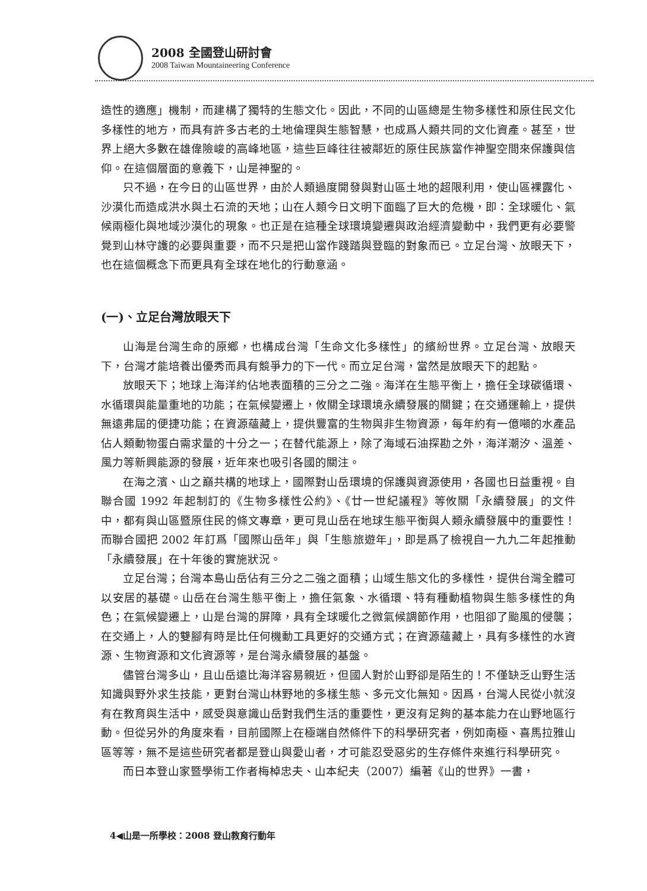2008 全國登山研討會
2008 Taiwan Mountaineering Conference
造性的適應」機制，而建構了獨特的生態文化。因此，不同的山區總是生物多樣性和原住民文化多樣性的地方，而具有許多古老的土地倫理與生態智慧，也成爲人類共同的文化資產。甚至，世界上絕大多數在雄偉險峻的高峰地區，這些巨峰往往被鄰近的原住民族當作神聖空間來保護與信仰。在這個層面的意義下，山是神聖的。
只不過，在今日的山區世界，由於人類過度開發與對山區土地的超限利用，使山區裸露化、沙漠化而造成洪水與土石流的天地；山在人類今日文明下面臨了巨大的危機，即：全球暖化、氣候兩極化與地域沙漠化的現象。也正是在這種全球環境變遷與政治經濟變動中，我們更有必要警覺到山林守護的必要與重要，而不只是把山當作踐踏與登臨的對象而已。立足台灣、放眼天下，也在這個概念下而更具有全球在地化的行動意涵。
(一)、立足台灣放眼天下
山海是台灣生命的原鄉，也構成台灣「生命文化多樣性」的繽紛世界。立足台灣、放眼天下，台灣才能培養出優秀而具有競爭力的下一代。而立足台灣，當然是放眼天下的起點。
放眼天下；地球上海洋約佔地表面積的三分之二強。海洋在生態平衡上，擔任全球碳循環、水循環與能量重地的功能；在氣候變遷上，攸關全球環境永續發展的關鍵；在交通運輸上，提供無遠弗屆的便捷功能；在資源蘊藏上，提供豐富的生物與非生物資源，每年約有一億噸的水產品佔人類動物蛋白需求量的十分之一；在替代能源上，除了海域石油探勘之外，海洋潮汐、溫差、風力等新興能源的發展，近年來也吸引各國的關注。
在海之濱、山之巔共構的地球上，國際對山岳環境的保護與資源使用，各國也日益重視。自聯合國 1992 年起制訂的《生物多樣性公約》、《廿一世紀議程》等攸關「永續發展」的文件中，都有與山區暨原住民的條文專章，更可見山岳在地球生態平衡與人類永續發展中的重要性！而聯合國把 2002 年訂爲「國際山岳年」與「生態旅遊年」，即是爲了檢視自一九九二年起推動「永續發展」在十年後的實施狀況。
立足台灣；台灣本島山岳佔有三分之二強之面積；山域生態文化的多樣性，提供台灣全體可以安居的基礎。山岳在台灣生態平衡上，擔任氣象、水循環、特有種動植物與生態多樣性的角色；在氣候變遷上，山是台灣的屏障，具有全球暖化之微氣候調節作用，也阻卻了颱風的侵襲；在交通上，人的雙腳有時是比任何機動工具更好的交通方式；在資源蘊藏上，具有多樣性的水資源、生物資源和文化資源等，是台灣永續發展的基盤。
儘管台灣多山，且山岳遠比海洋容易親近，但國人對於山野卻是陌生的！不僅缺乏山野生活知識與野外求生技能，更對台灣山林野地的多樣生態、多元文化無知。因爲，台灣人民從小就沒有在教育與生活中，感受與意識山岳對我們生活的重要性，更沒有足夠的基本能力在山野地區行動。但從另外的角度來看，目前國際上在極端自然條件下的科學研究者，例如南極、喜馬拉雅山區等等，無不是這些研究者都是登山與愛山者，才可能忍受惡劣的生存條件來進行科學研究。
而日本登山家暨學術工作者梅棹忠夫、山本紀夫（2007）編著《山的世界》一書，
4◀山是一所學校：2008 登山教育行動年